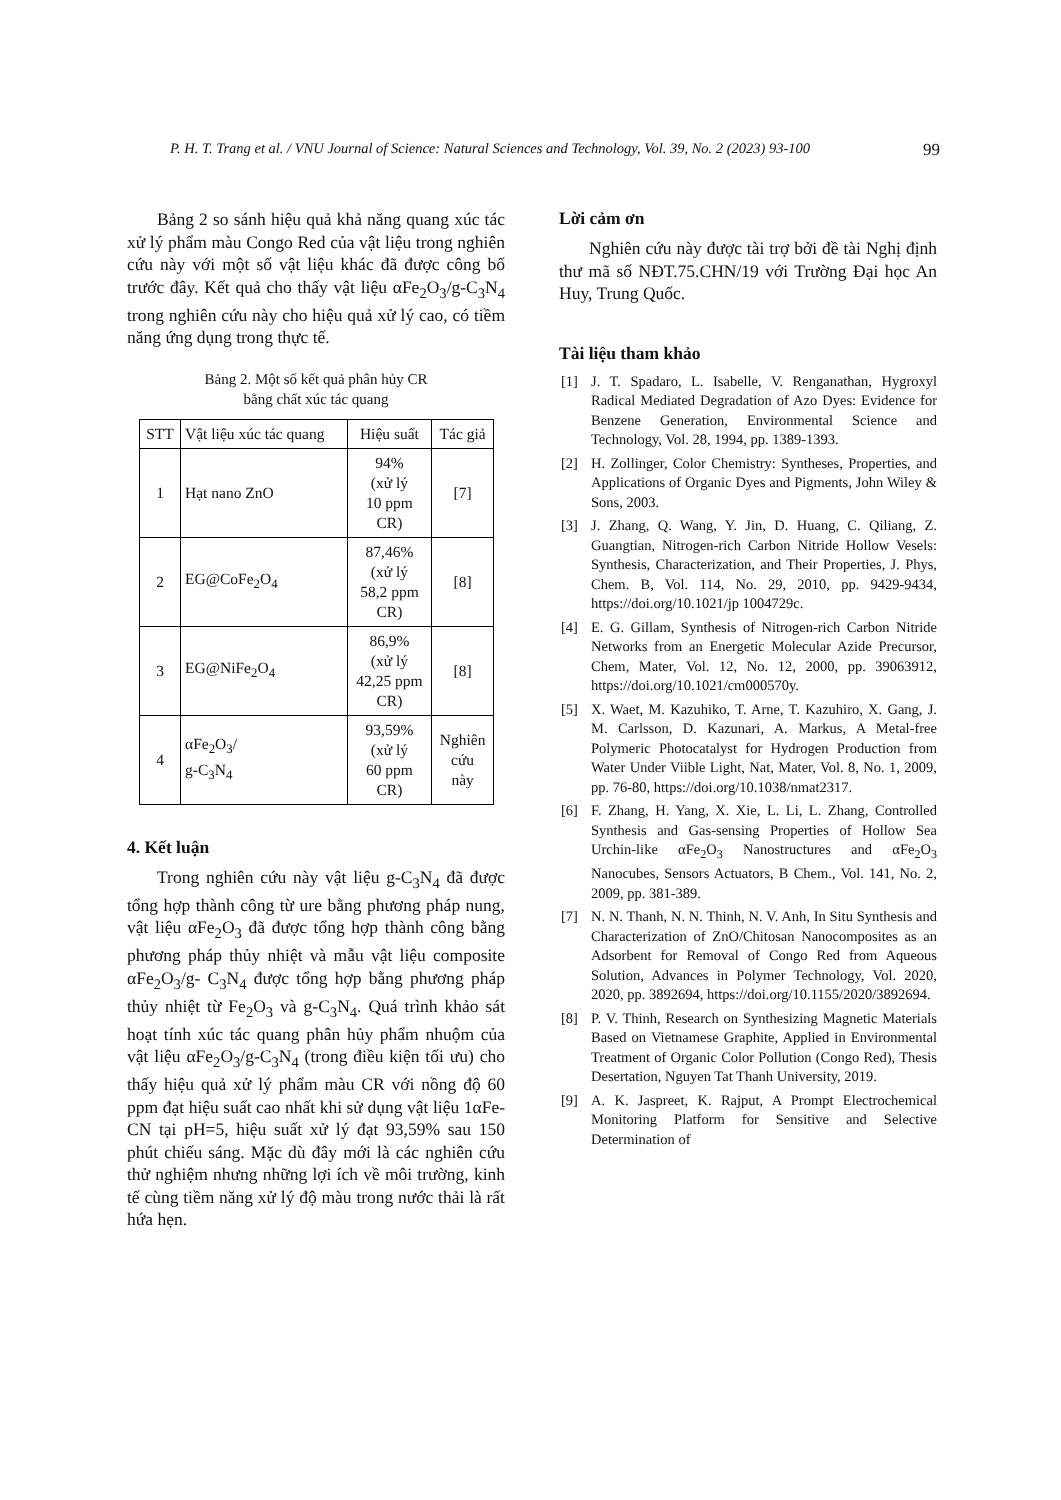P. H. T. Trang et al. / VNU Journal of Science: Natural Sciences and Technology, Vol. 39, No. 2 (2023) 93-100 99
Bảng 2 so sánh hiệu quả khả năng quang xúc tác xử lý phẩm màu Congo Red của vật liệu trong nghiên cứu này với một số vật liệu khác đã được công bố trước đây. Kết quả cho thấy vật liệu αFe<sub>2</sub>O<sub>3</sub>/g-C<sub>3</sub>N<sub>4</sub> trong nghiên cứu này cho hiệu quả xử lý cao, có tiềm năng ứng dụng trong thực tế.
Bảng 2. Một số kết quả phân hủy CR
bằng chất xúc tác quang
| STT | Vật liệu xúc tác quang | Hiệu suất | Tác giả |
| 1 | Hạt nano ZnO | 94% (xử lý 10 ppm CR) | [7] |
| 2 | EG@CoFe<sub>2</sub>O<sub>4</sub> | 87,46% (xử lý 58,2 ppm CR) | [8] |
| 3 | EG@NiFe<sub>2</sub>O<sub>4</sub> | 86,9% (xử lý 42,25 ppm CR) | [8] |
| 4 | αFe<sub>2</sub>O<sub>3</sub>/ g-C<sub>3</sub>N<sub>4</sub> | 93,59% (xử lý 60 ppm CR) | Nghiên cứu này |
4. Kết luận
Trong nghiên cứu này vật liệu g-C<sub>3</sub>N<sub>4</sub> đã được tổng hợp thành công từ ure bằng phương pháp nung, vật liệu αFe<sub>2</sub>O<sub>3</sub> đã được tổng hợp thành công bằng phương pháp thủy nhiệt và mẫu vật liệu composite αFe<sub>2</sub>O<sub>3</sub>/g- C<sub>3</sub>N<sub>4</sub> được tổng hợp bằng phương pháp thủy nhiệt từ Fe<sub>2</sub>O<sub>3</sub> và g-C<sub>3</sub>N<sub>4</sub>. Quá trình khảo sát hoạt tính xúc tác quang phân hủy phẩm nhuộm của vật liệu αFe<sub>2</sub>O<sub>3</sub>/g-C<sub>3</sub>N<sub>4</sub> (trong điều kiện tối ưu) cho thấy hiệu quả xử lý phẩm màu CR với nồng độ 60 ppm đạt hiệu suất cao nhất khi sử dụng vật liệu 1αFe-CN tại pH=5, hiệu suất xử lý đạt 93,59% sau 150 phút chiếu sáng. Mặc dù đây mới là các nghiên cứu thử nghiệm nhưng những lợi ích về môi trường, kinh tế cùng tiềm năng xử lý độ màu trong nước thải là rất hứa hẹn.
Lời cảm ơn
Nghiên cứu này được tài trợ bởi đề tài Nghị định thư mã số NĐT.75.CHN/19 với Trường Đại học An Huy, Trung Quốc.
Tài liệu tham khảo
[1] J. T. Spadaro, L. Isabelle, V. Renganathan, Hygroxyl Radical Mediated Degradation of Azo Dyes: Evidence for Benzene Generation, Environmental Science and Technology, Vol. 28, 1994, pp. 1389-1393.
[2] H. Zollinger, Color Chemistry: Syntheses, Properties, and Applications of Organic Dyes and Pigments, John Wiley & Sons, 2003.
[3] J. Zhang, Q. Wang, Y. Jin, D. Huang, C. Qiliang, Z. Guangtian, Nitrogen-rich Carbon Nitride Hollow Vesels: Synthesis, Characterization, and Their Properties, J. Phys, Chem. B, Vol. 114, No. 29, 2010, pp. 9429-9434, https://doi.org/10.1021/jp 1004729c.
[4] E. G. Gillam, Synthesis of Nitrogen-rich Carbon Nitride Networks from an Energetic Molecular Azide Precursor, Chem, Mater, Vol. 12, No. 12, 2000, pp. 39063912, https://doi.org/10.1021/cm000570y.
[5] X. Waet, M. Kazuhiko, T. Arne, T. Kazuhiro, X. Gang, J. M. Carlsson, D. Kazunari, A. Markus, A Metal-free Polymeric Photocatalyst for Hydrogen Production from Water Under Viible Light, Nat, Mater, Vol. 8, No. 1, 2009, pp. 76-80, https://doi.org/10.1038/nmat2317.
[6] F. Zhang, H. Yang, X. Xie, L. Li, L. Zhang, Controlled Synthesis and Gas-sensing Properties of Hollow Sea Urchin-like αFe<sub>2</sub>O<sub>3</sub> Nanostructures and αFe<sub>2</sub>O<sub>3</sub> Nanocubes, Sensors Actuators, B Chem., Vol. 141, No. 2, 2009, pp. 381-389.
[7] N. N. Thanh, N. N. Thinh, N. V. Anh, In Situ Synthesis and Characterization of ZnO/Chitosan Nanocomposites as an Adsorbent for Removal of Congo Red from Aqueous Solution, Advances in Polymer Technology, Vol. 2020, 2020, pp. 3892694, https://doi.org/10.1155/2020/3892694.
[8] P. V. Thinh, Research on Synthesizing Magnetic Materials Based on Vietnamese Graphite, Applied in Environmental Treatment of Organic Color Pollution (Congo Red), Thesis Desertation, Nguyen Tat Thanh University, 2019.
[9] A. K. Jaspreet, K. Rajput, A Prompt Electrochemical Monitoring Platform for Sensitive and Selective Determination of